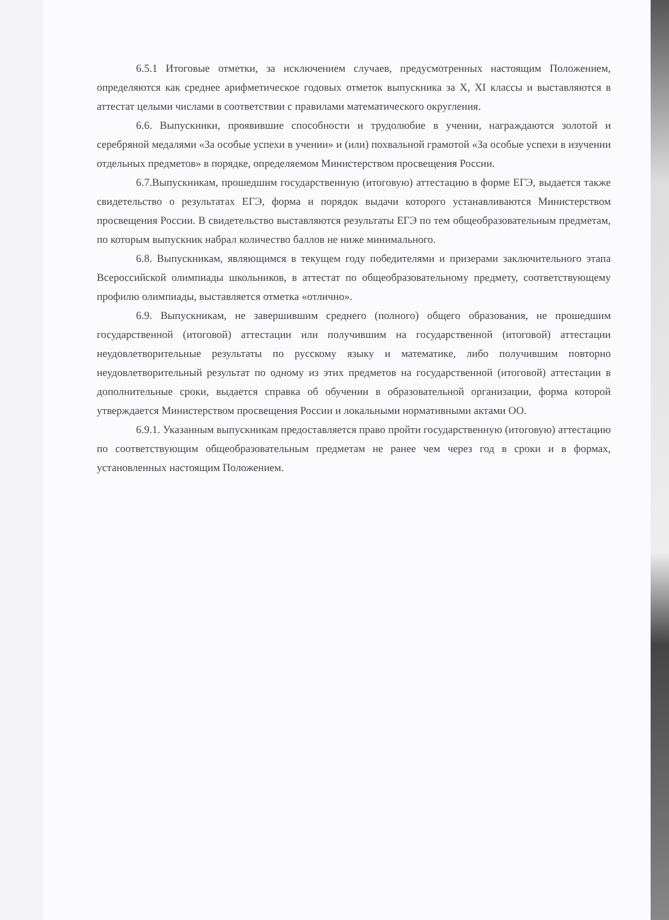6.5.1 Итоговые отметки, за исключением случаев, предусмотренных настоящим Положением, определяются как среднее арифметическое годовых отметок выпускника за X, XI классы и выставляются в аттестат целыми числами в соответствии с правилами математического округления.
6.6. Выпускники, проявившие способности и трудолюбие в учении, награждаются золотой и серебряной медалями «За особые успехи в учении» и (или) похвальной грамотой «За особые успехи в изучении отдельных предметов» в порядке, определяемом Министерством просвещения России.
6.7.Выпускникам, прошедшим государственную (итоговую) аттестацию в форме ЕГЭ, выдается также свидетельство о результатах ЕГЭ, форма и порядок выдачи которого устанавливаются Министерством просвещения России. В свидетельство выставляются результаты ЕГЭ по тем общеобразовательным предметам, по которым выпускник набрал количество баллов не ниже минимального.
6.8. Выпускникам, являющимся в текущем году победителями и призерами заключительного этапа Всероссийской олимпиады школьников, в аттестат по общеобразовательному предмету, соответствующему профилю олимпиады, выставляется отметка «отлично».
6.9. Выпускникам, не завершившим среднего (полного) общего образования, не прошедшим государственной (итоговой) аттестации или получившим на государственной (итоговой) аттестации неудовлетворительные результаты по русскому языку и математике, либо получившим повторно неудовлетворительный результат по одному из этих предметов на государственной (итоговой) аттестации в дополнительные сроки, выдается справка об обучении в образовательной организации, форма которой утверждается Министерством просвещения России и локальными нормативными актами ОО.
6.9.1. Указанным выпускникам предоставляется право пройти государственную (итоговую) аттестацию по соответствующим общеобразовательным предметам не ранее чем через год в сроки и в формах, установленных настоящим Положением.